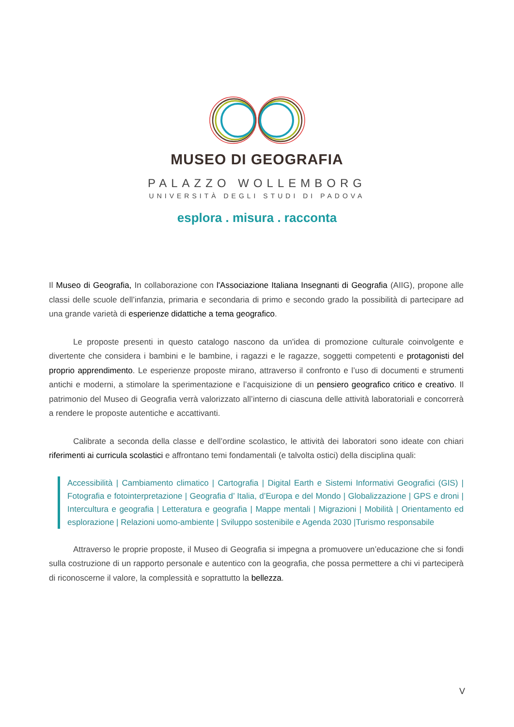MUSEO DI GEOGRAFIA
PALAZZO WOLLEMBORG
UNIVERSITÀ DEGLI STUDI DI PADOVA
esplora . misura . racconta
Il Museo di Geografia, In collaborazione con l'Associazione Italiana Insegnanti di Geografia (AIIG), propone alle classi delle scuole dell’infanzia, primaria e secondaria di primo e secondo grado la possibilità di partecipare ad una grande varietà di esperienze didattiche a tema geografico.
Le proposte presenti in questo catalogo nascono da un'idea di promozione culturale coinvolgente e divertente che considera i bambini e le bambine, i ragazzi e le ragazze, soggetti competenti e protagonisti del proprio apprendimento. Le esperienze proposte mirano, attraverso il confronto e l’uso di documenti e strumenti antichi e moderni, a stimolare la sperimentazione e l’acquisizione di un pensiero geografico critico e creativo. Il patrimonio del Museo di Geografia verrà valorizzato all’interno di ciascuna delle attività laboratoriali e concorrerà a rendere le proposte autentiche e accattivanti.
Calibrate a seconda della classe e dell’ordine scolastico, le attività dei laboratori sono ideate con chiari riferimenti ai curricula scolastici e affrontano temi fondamentali (e talvolta ostici) della disciplina quali:
Accessibilità | Cambiamento climatico | Cartografia | Digital Earth e Sistemi Informativi Geografici (GIS) | Fotografia e fotointerpretazione | Geografia d’ Italia, d’Europa e del Mondo | Globalizzazione | GPS e droni | Intercultura e geografia | Letteratura e geografia | Mappe mentali | Migrazioni | Mobilità | Orientamento ed esplorazione | Relazioni uomo-ambiente | Sviluppo sostenibile e Agenda 2030 |Turismo responsabile
Attraverso le proprie proposte, il Museo di Geografia si impegna a promuovere un’educazione che si fondi sulla costruzione di un rapporto personale e autentico con la geografia, che possa permettere a chi vi parteciperà di riconoscerne il valore, la complessità e soprattutto la bellezza.
V